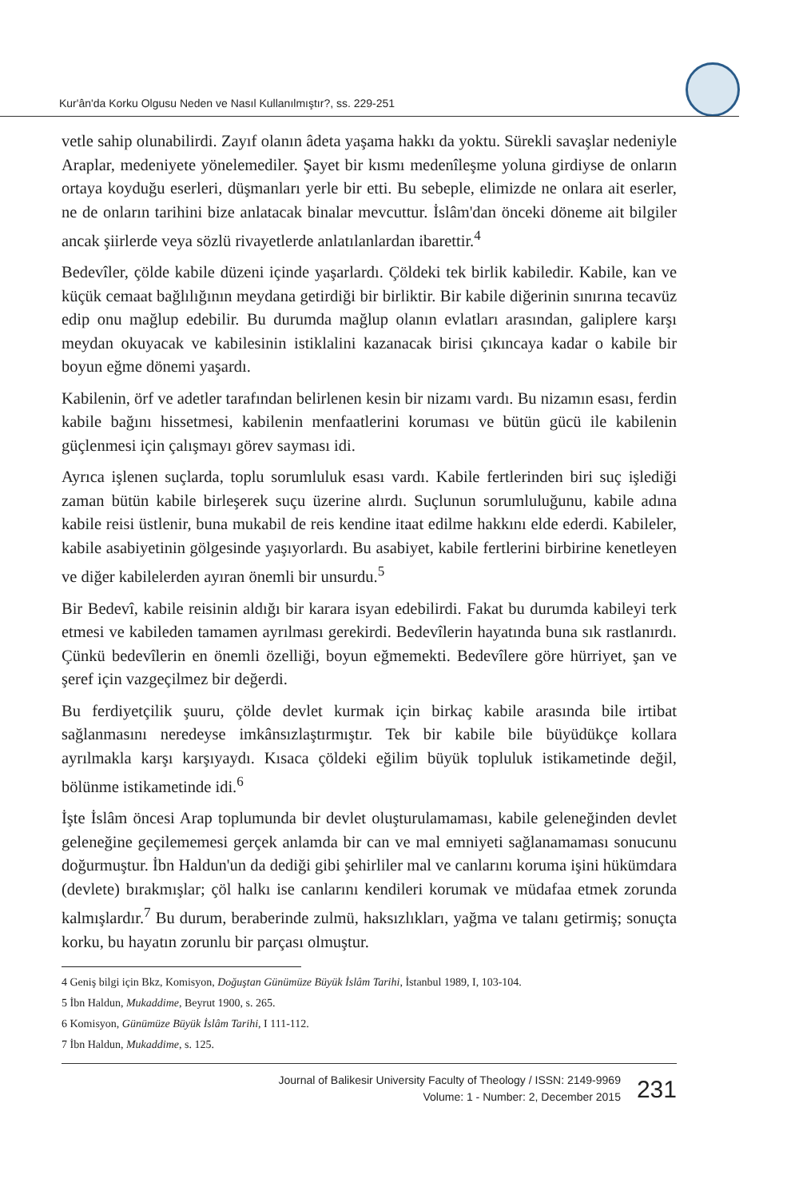Kur'ân'da Korku Olgusu Neden ve Nasıl Kullanılmıştır?, ss. 229-251
vetle sahip olunabilirdi. Zayıf olanın âdeta yaşama hakkı da yoktu. Sürekli savaşlar nedeniyle Araplar, medeniyete yönelemediler. Şayet bir kısmı medenîleşme yoluna girdiyse de onların ortaya koyduğu eserleri, düşmanları yerle bir etti. Bu sebeple, elimizde ne onlara ait eserler, ne de onların tarihini bize anlatacak binalar mevcuttur. İslâm'dan önceki döneme ait bilgiler ancak şiirlerde veya sözlü rivayetlerde anlatılanlardan ibarettir.<sup>4</sup>
Bedevîler, çölde kabile düzeni içinde yaşarlardı. Çöldeki tek birlik kabiledir. Kabile, kan ve küçük cemaat bağlılığının meydana getirdiği bir birliktir. Bir kabile diğerinin sınırına tecavüz edip onu mağlup edebilir. Bu durumda mağlup olanın evlatları arasından, galiplere karşı meydan okuyacak ve kabilesinin istiklalini kazanacak birisi çıkıncaya kadar o kabile bir boyun eğme dönemi yaşardı.
Kabilenin, örf ve adetler tarafından belirlenen kesin bir nizamı vardı. Bu nizamın esası, ferdin kabile bağını hissetmesi, kabilenin menfaatlerini koruması ve bütün gücü ile kabilenin güçlenmesi için çalışmayı görev sayması idi.
Ayrıca işlenen suçlarda, toplu sorumluluk esası vardı. Kabile fertlerinden biri suç işlediği zaman bütün kabile birleşerek suçu üzerine alırdı. Suçlunun sorumluluğunu, kabile adına kabile reisi üstlenir, buna mukabil de reis kendine itaat edilme hakkını elde ederdi. Kabileler, kabile asabiyetinin gölgesinde yaşıyorlardı. Bu asabiyet, kabile fertlerini birbirine kenetleyen ve diğer kabilelerden ayıran önemli bir unsurdu.<sup>5</sup>
Bir Bedevî, kabile reisinin aldığı bir karara isyan edebilirdi. Fakat bu durumda kabileyi terk etmesi ve kabileden tamamen ayrılması gerekirdi. Bedevîlerin hayatında buna sık rastlanırdı. Çünkü bedevîlerin en önemli özelliği, boyun eğmemekti. Bedevîlere göre hürriyet, şan ve şeref için vazgeçilmez bir değerdi.
Bu ferdiyetçilik şuuru, çölde devlet kurmak için birkaç kabile arasında bile irtibat sağlanmasını neredeyse imkânsızlaştırmıştır. Tek bir kabile bile büyüdükçe kollara ayrılmakla karşı karşıyaydı. Kısaca çöldeki eğilim büyük topluluk istikametinde değil, bölünme istikametinde idi.<sup>6</sup>
İşte İslâm öncesi Arap toplumunda bir devlet oluşturulamaması, kabile geleneğinden devlet geleneğine geçilememesi gerçek anlamda bir can ve mal emniyeti sağlanamaması sonucunu doğurmuştur. İbn Haldun'un da dediği gibi şehirliler mal ve canlarını koruma işini hükümdara (devlete) bırakmışlar; çöl halkı ise canlarını kendileri korumak ve müdafaa etmek zorunda kalmışlardır.<sup>7</sup> Bu durum, beraberinde zulmü, haksızlıkları, yağma ve talanı getirmiş; sonuçta korku, bu hayatın zorunlu bir parçası olmuştur.
4 Geniş bilgi için Bkz, Komisyon, Doğuştan Günümüze Büyük İslâm Tarihi, İstanbul 1989, I, 103-104.
5 İbn Haldun, Mukaddime, Beyrut 1900, s. 265.
6 Komisyon, Günümüze Büyük İslâm Tarihi, I 111-112.
7 İbn Haldun, Mukaddime, s. 125.
Journal of Balikesir University Faculty of Theology / ISSN: 2149-9969
Volume: 1 - Number: 2, December 2015
231